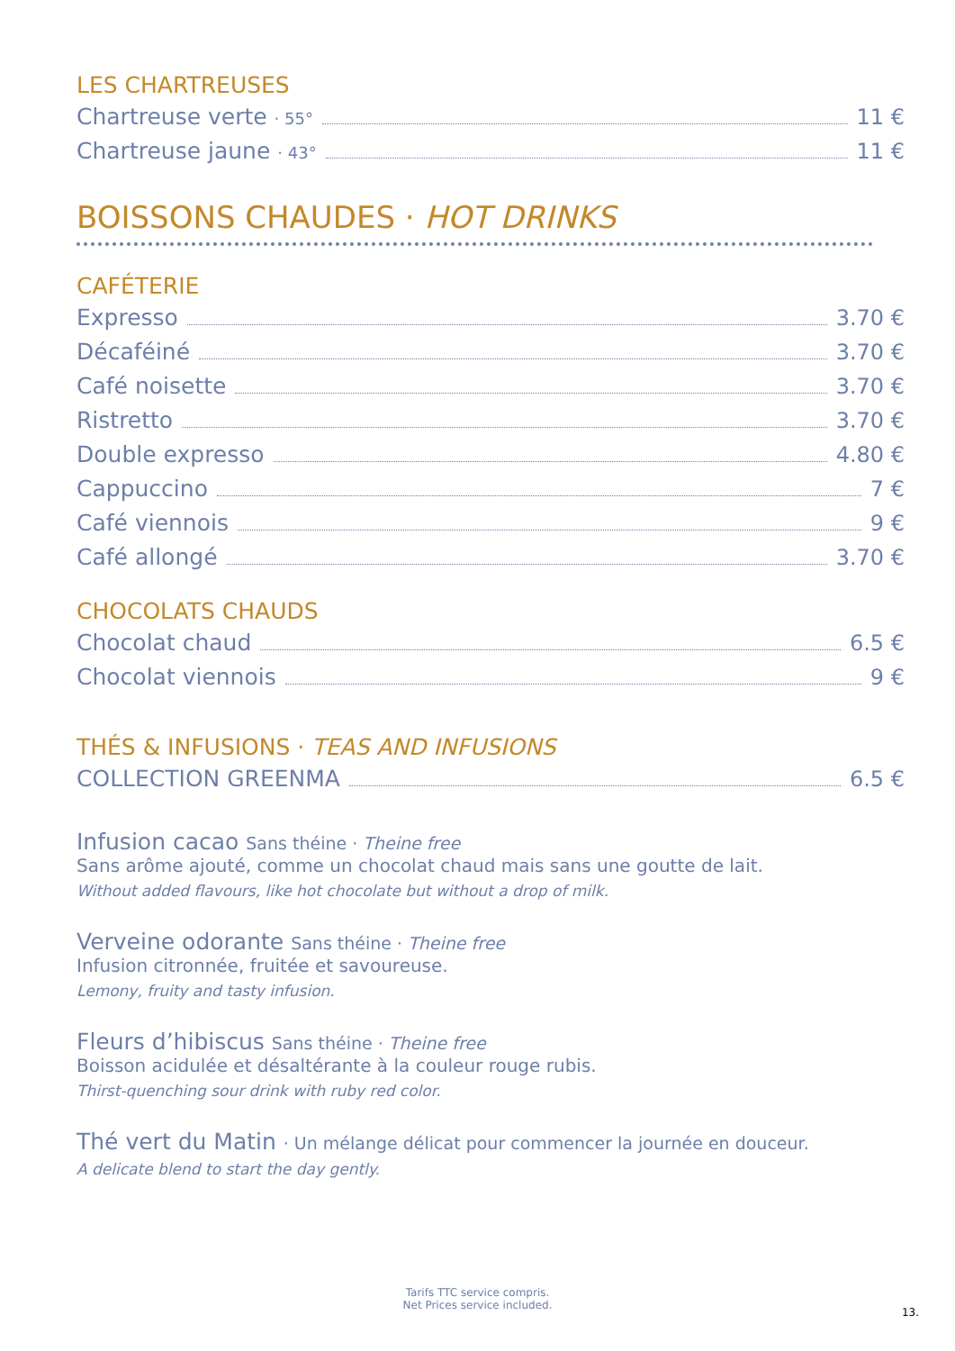LES CHARTREUSES
Chartreuse verte · 55° 11 €
Chartreuse jaune · 43° 11 €
BOISSONS CHAUDES · HOT DRINKS
CAFÉTERIE
Expresso 3.70 €
Décaféiné 3.70 €
Café noisette 3.70 €
Ristretto 3.70 €
Double expresso 4.80 €
Cappuccino 7 €
Café viennois 9 €
Café allongé 3.70 €
CHOCOLATS CHAUDS
Chocolat chaud 6.5 €
Chocolat viennois 9 €
THÉS & INFUSIONS · TEAS AND INFUSIONS
COLLECTION GREENMA 6.5 €
Infusion cacao Sans théine · Theine free
Sans arôme ajouté, comme un chocolat chaud mais sans une goutte de lait.
Without added flavours, like hot chocolate but without a drop of milk.
Verveine odorante Sans théine · Theine free
Infusion citronnée, fruitée et savoureuse.
Lemony, fruity and tasty infusion.
Fleurs d’hibiscus Sans théine · Theine free
Boisson acidulée et désaltérante à la couleur rouge rubis.
Thirst-quenching sour drink with ruby red color.
Thé vert du Matin · Un mélange délicat pour commencer la journée en douceur.
A delicate blend to start the day gently.
Tarifs TTC service compris.
Net Prices service included.
13.